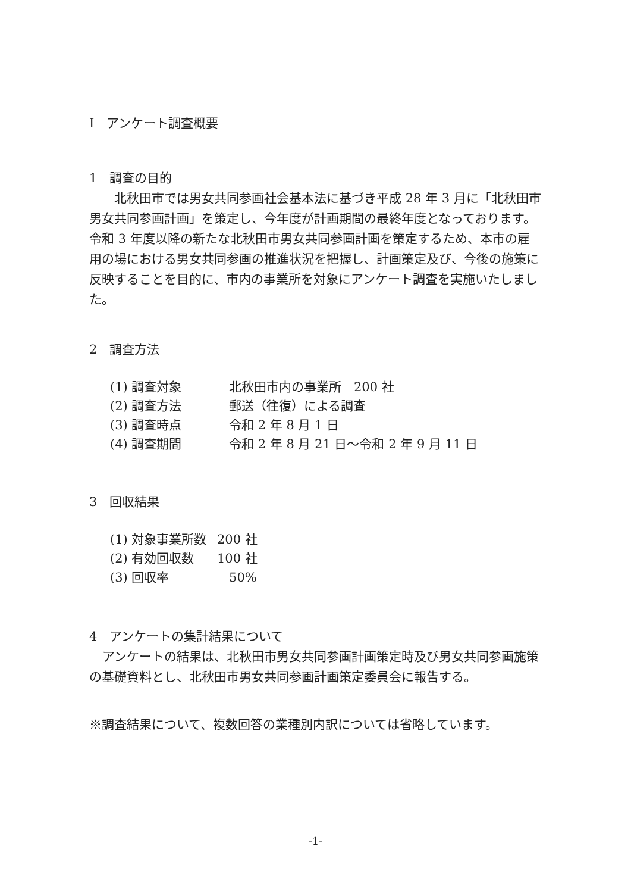Ⅰ　アンケート調査概要
1　調査の目的
北秋田市では男女共同参画社会基本法に基づき平成 28 年 3 月に「北秋田市男女共同参画計画」を策定し、今年度が計画期間の最終年度となっております。令和 3 年度以降の新たな北秋田市男女共同参画計画を策定するため、本市の雇用の場における男女共同参画の推進状況を把握し、計画策定及び、今後の施策に反映することを目的に、市内の事業所を対象にアンケート調査を実施いたしました。
2　調査方法
(1) 調査対象 北秋田市内の事業所　200 社
(2) 調査方法 郵送（往復）による調査
(3) 調査時点 令和 2 年 8 月 1 日
(4) 調査期間 令和 2 年 8 月 21 日～令和 2 年 9 月 11 日
3　回収結果
(1) 対象事業所数 200 社
(2) 有効回収数 100 社
(3) 回収率 50%
4　アンケートの集計結果について
アンケートの結果は、北秋田市男女共同参画計画策定時及び男女共同参画施策の基礎資料とし、北秋田市男女共同参画計画策定委員会に報告する。
※調査結果について、複数回答の業種別内訳については省略しています。
-1-